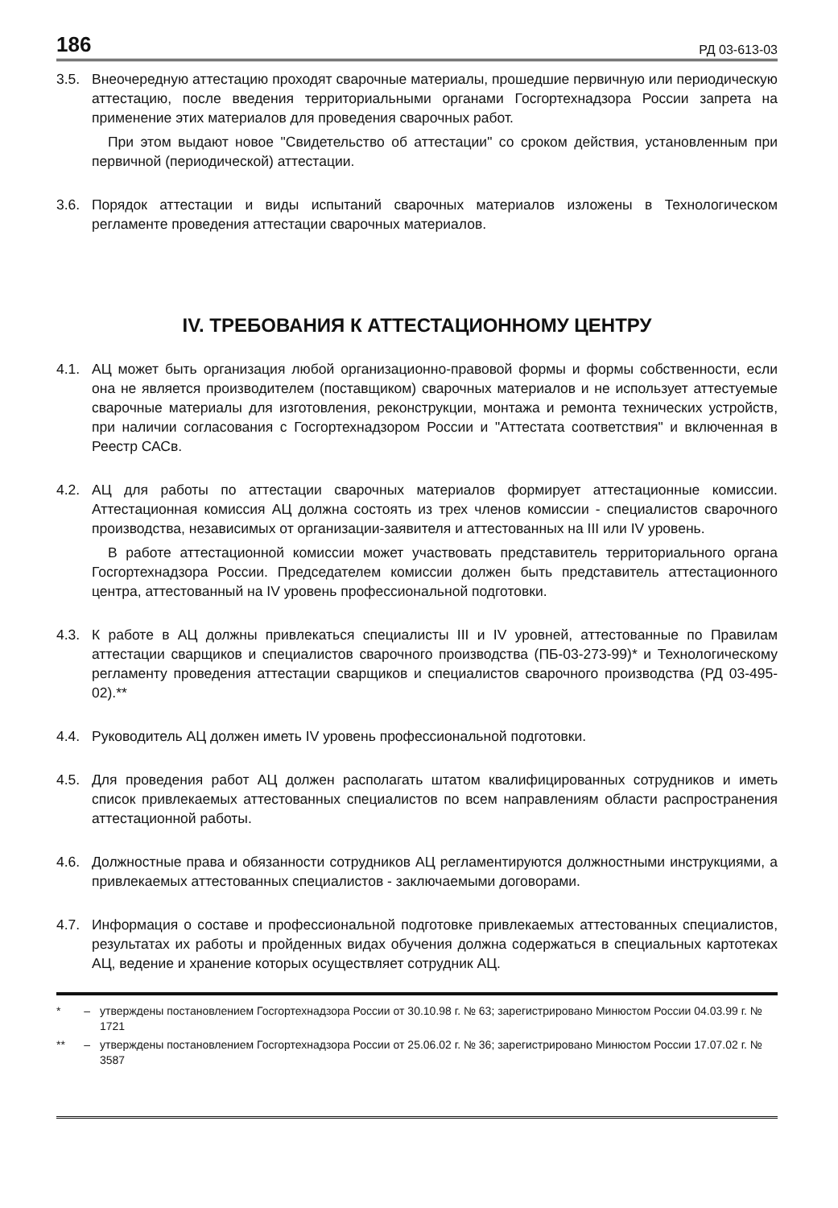186 РД 03-613-03
3.5. Внеочередную аттестацию проходят сварочные материалы, прошедшие первичную или периодическую аттестацию, после введения территориальными органами Госгортехнадзора России запрета на применение этих материалов для проведения сварочных работ.
При этом выдают новое "Свидетельство об аттестации" со сроком действия, установленным при первичной (периодической) аттестации.
3.6. Порядок аттестации и виды испытаний сварочных материалов изложены в Технологическом регламенте проведения аттестации сварочных материалов.
IV. ТРЕБОВАНИЯ К АТТЕСТАЦИОННОМУ ЦЕНТРУ
4.1. АЦ может быть организация любой организационно-правовой формы и формы собственности, если она не является производителем (поставщиком) сварочных материалов и не использует аттестуемые сварочные материалы для изготовления, реконструкции, монтажа и ремонта технических устройств, при наличии согласования с Госгортехнадзором России и "Аттестата соответствия" и включенная в Реестр САСв.
4.2. АЦ для работы по аттестации сварочных материалов формирует аттестационные комиссии. Аттестационная комиссия АЦ должна состоять из трех членов комиссии - специалистов сварочного производства, независимых от организации-заявителя и аттестованных на III или IV уровень.
В работе аттестационной комиссии может участвовать представитель территориального органа Госгортехнадзора России. Председателем комиссии должен быть представитель аттестационного центра, аттестованный на IV уровень профессиональной подготовки.
4.3. К работе в АЦ должны привлекаться специалисты III и IV уровней, аттестованные по Правилам аттестации сварщиков и специалистов сварочного производства (ПБ-03-273-99)* и Технологическому регламенту проведения аттестации сварщиков и специалистов сварочного производства (РД 03-495-02).**
4.4. Руководитель АЦ должен иметь IV уровень профессиональной подготовки.
4.5. Для проведения работ АЦ должен располагать штатом квалифицированных сотрудников и иметь список привлекаемых аттестованных специалистов по всем направлениям области распространения аттестационной работы.
4.6. Должностные права и обязанности сотрудников АЦ регламентируются должностными инструкциями, а привлекаемых аттестованных специалистов - заключаемыми договорами.
4.7. Информация о составе и профессиональной подготовке привлекаемых аттестованных специалистов, результатах их работы и пройденных видах обучения должна содержаться в специальных картотеках АЦ, ведение и хранение которых осуществляет сотрудник АЦ.
* – утверждены постановлением Госгортехнадзора России от 30.10.98 г. № 63; зарегистрировано Минюстом России 04.03.99 г. № 1721
** – утверждены постановлением Госгортехнадзора России от 25.06.02 г. № 36; зарегистрировано Минюстом России 17.07.02 г. № 3587